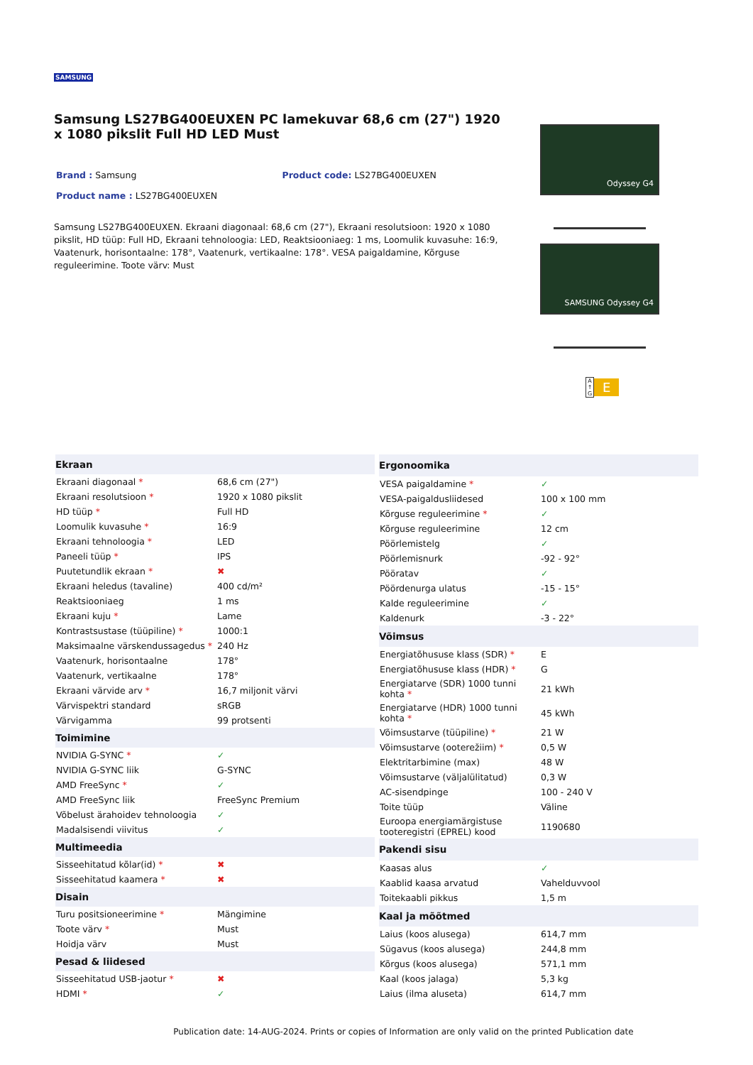SAMSUNG
Samsung LS27BG400EUXEN PC lamekuvar 68,6 cm (27") 1920 x 1080 pikslit Full HD LED Must
Brand : Samsung Product code: LS27BG400EUXEN
Product name : LS27BG400EUXEN
Samsung LS27BG400EUXEN. Ekraani diagonaal: 68,6 cm (27"), Ekraani resolutsioon: 1920 x 1080 pikslit, HD tüüp: Full HD, Ekraani tehnoloogia: LED, Reaktsiooniaeg: 1 ms, Loomulik kuvasuhe: 16:9, Vaatenurk, horisontaalne: 178°, Vaatenurk, vertikaalne: 178°. VESA paigaldamine, Kõrguse reguleerimine. Toote värv: Must
Odyssey G4
SAMSUNG Odyssey G4
A ↑ G E
| Ekraan | |
| --- | --- |
| Ekraani diagonaal * | 68,6 cm (27") |
| Ekraani resolutsioon * | 1920 x 1080 pikslit |
| HD tüüp * | Full HD |
| Loomulik kuvasuhe * | 16:9 |
| Ekraani tehnoloogia * | LED |
| Paneeli tüüp * | IPS |
| Puutetundlik ekraan * | ✖ |
| Ekraani heledus (tavaline) | 400 cd/m² |
| Reaktsiooniaeg | 1 ms |
| Ekraani kuju * | Lame |
| Kontrastsustase (tüüpiline) * | 1000:1 |
| Maksimaalne värskendussagedus * | 240 Hz |
| Vaatenurk, horisontaalne | 178° |
| Vaatenurk, vertikaalne | 178° |
| Ekraani värvide arv * | 16,7 miljonit värvi |
| Värvispektri standard | sRGB |
| Värvigamma | 99 protsenti |
| Toimimine | |
| NVIDIA G-SYNC * | ✓ |
| NVIDIA G-SYNC liik | G-SYNC |
| AMD FreeSync * | ✓ |
| AMD FreeSync liik | FreeSync Premium |
| Võbelust ärahoidev tehnoloogia | ✓ |
| Madalsisendi viivitus | ✓ |
| Multimeedia | |
| Sisseehitatud kõlar(id) * | ✖ |
| Sisseehitatud kaamera * | ✖ |
| Disain | |
| Turu positsioneerimine * | Mängimine |
| Toote värv * | Must |
| Hoidja värv | Must |
| Pesad & liidesed | |
| Sisseehitatud USB-jaotur * | ✖ |
| HDMI * | ✓ |
| Ergonoomika | |
| --- | --- |
| VESA paigaldamine * | ✓ |
| VESA-paigaldusliidesed | 100 x 100 mm |
| Kõrguse reguleerimine * | ✓ |
| Kõrguse reguleerimine | 12 cm |
| Pöörlemistelg | ✓ |
| Pöörlemisnurk | -92 - 92° |
| Pööratav | ✓ |
| Pöördenurga ulatus | -15 - 15° |
| Kalde reguleerimine | ✓ |
| Kaldenurk | -3 - 22° |
| Võimsus | |
| Energiatõhususe klass (SDR) * | E |
| Energiatõhususe klass (HDR) * | G |
| Energiatarve (SDR) 1000 tunni kohta * | 21 kWh |
| Energiatarve (HDR) 1000 tunni kohta * | 45 kWh |
| Võimsustarve (tüüpiline) * | 21 W |
| Võimsustarve (ooterežiim) * | 0,5 W |
| Elektritarbimine (max) | 48 W |
| Võimsustarve (väljalülitatud) | 0,3 W |
| AC-sisendpinge | 100 - 240 V |
| Toite tüüp | Väline |
| Euroopa energiamärgistuse tooteregistri (EPREL) kood | 1190680 |
| Pakendi sisu | |
| Kaasas alus | ✓ |
| Kaablid kaasa arvatud | Vahelduvvool |
| Toitekaabli pikkus | 1,5 m |
| Kaal ja mõõtmed | |
| Laius (koos alusega) | 614,7 mm |
| Sügavus (koos alusega) | 244,8 mm |
| Kõrgus (koos alusega) | 571,1 mm |
| Kaal (koos jalaga) | 5,3 kg |
| Laius (ilma aluseta) | 614,7 mm |
Publication date: 14-AUG-2024. Prints or copies of Information are only valid on the printed Publication date